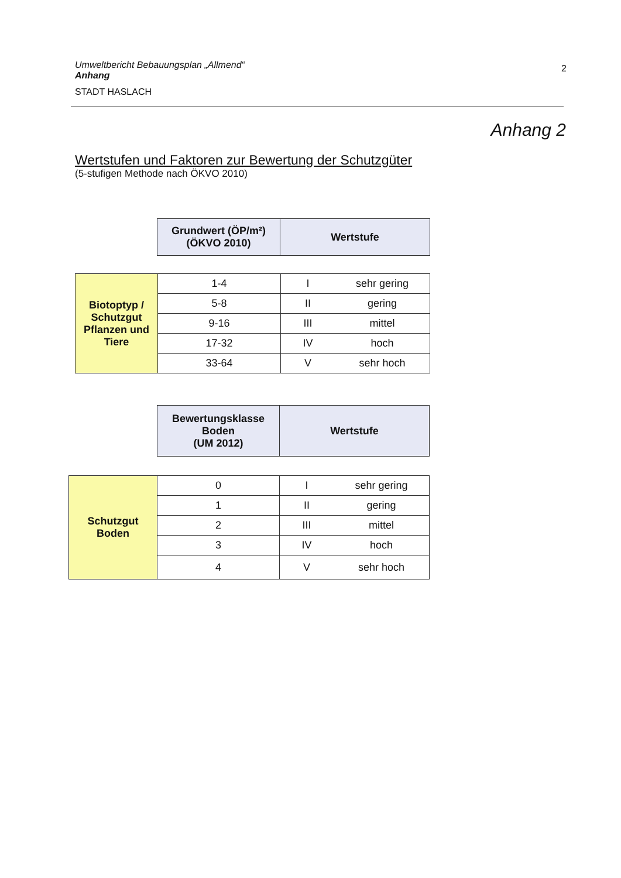Umweltbericht Bebauungsplan „Allmend“
Anhang
STADT HASLACH
2
Anhang 2
Wertstufen und Faktoren zur Bewertung der Schutzgüter
(5-stufigen Methode nach ÖKVO 2010)
| Grundwert (ÖP/m²) (ÖKVO 2010) | Wertstufe |
| Biotoptyp / Schutzgut Pflanzen und Tiere | 1-4 | I | sehr gering |
| | 5-8 | II | gering |
| | 9-16 | III | mittel |
| | 17-32 | IV | hoch |
| | 33-64 | V | sehr hoch |
| Bewertungsklasse Boden (UM 2012) | Wertstufe |
| Schutzgut Boden | 0 | I | sehr gering |
| | 1 | II | gering |
| | 2 | III | mittel |
| | 3 | IV | hoch |
| | 4 | V | sehr hoch |